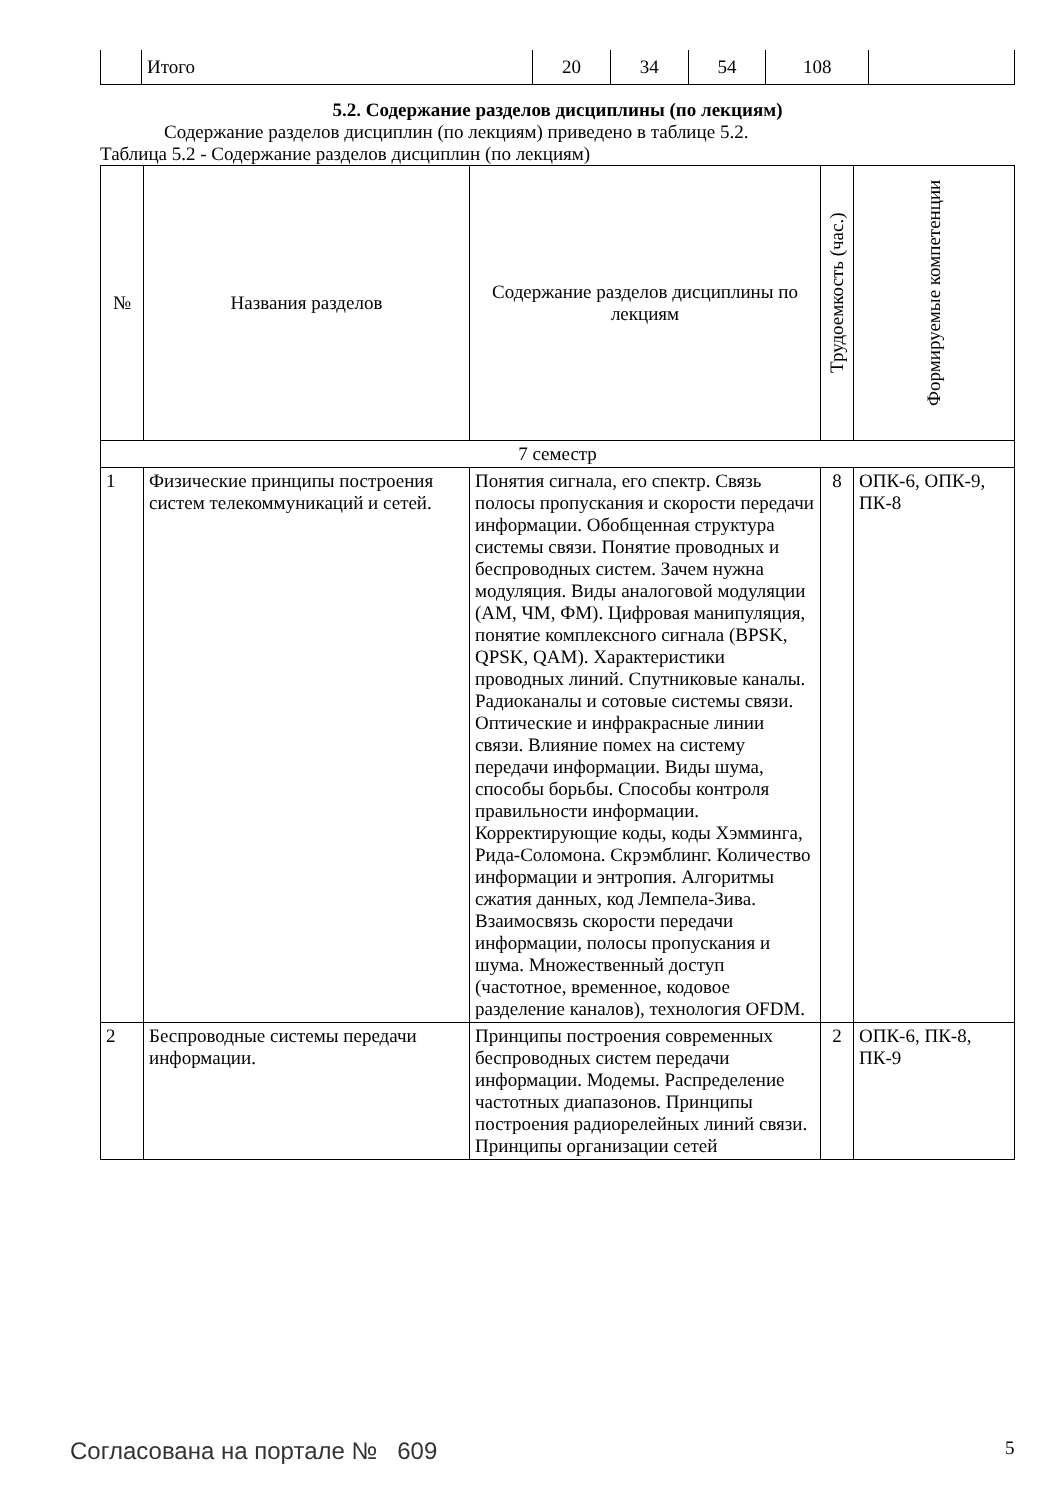| | Итого | 20 | 34 | 54 | 108 | |
5.2. Содержание разделов дисциплины (по лекциям)
Содержание разделов дисциплин (по лекциям) приведено в таблице 5.2.
Таблица 5.2 - Содержание разделов дисциплин (по лекциям)
| № | Названия разделов | Содержание разделов дисциплины по лекциям | Трудоемкость (час.) | Формируемые компетенции |
| --- | --- | --- | --- | --- |
| 7 семестр | | | | |
| 1 | Физические принципы построения систем телекоммуникаций и сетей. | Понятия сигнала, его спектр. Связь полосы пропускания и скорости передачи информации. Обобщенная структура системы связи. Понятие проводных и беспроводных систем. Зачем нужна модуляция. Виды аналоговой модуляции (АМ, ЧМ, ФМ). Цифровая манипуляция, понятие комплексного сигнала (BPSK, QPSK, QAM). Характеристики проводных линий. Спутниковые каналы. Радиоканалы и сотовые системы связи. Оптические и инфракрасные линии связи. Влияние помех на систему передачи информации. Виды шума, способы борьбы. Способы контроля правильности информации. Корректирующие коды, коды Хэмминга, Рида-Соломона. Скрэмблинг. Количество информации и энтропия. Алгоритмы сжатия данных, код Лемпела-Зива. Взаимосвязь скорости передачи информации, полосы пропускания и шума. Множественный доступ (частотное, временное, кодовое разделение каналов), технология OFDM. | 8 | ОПК-6, ОПК-9, ПК-8 |
| 2 | Беспроводные системы передачи информации. | Принципы построения современных беспроводных систем передачи информации. Модемы. Распределение частотных диапазонов. Принципы построения радиорелейных линий связи. Принципы организации сетей | 2 | ОПК-6, ПК-8, ПК-9 |
Согласована на портале № 609 5